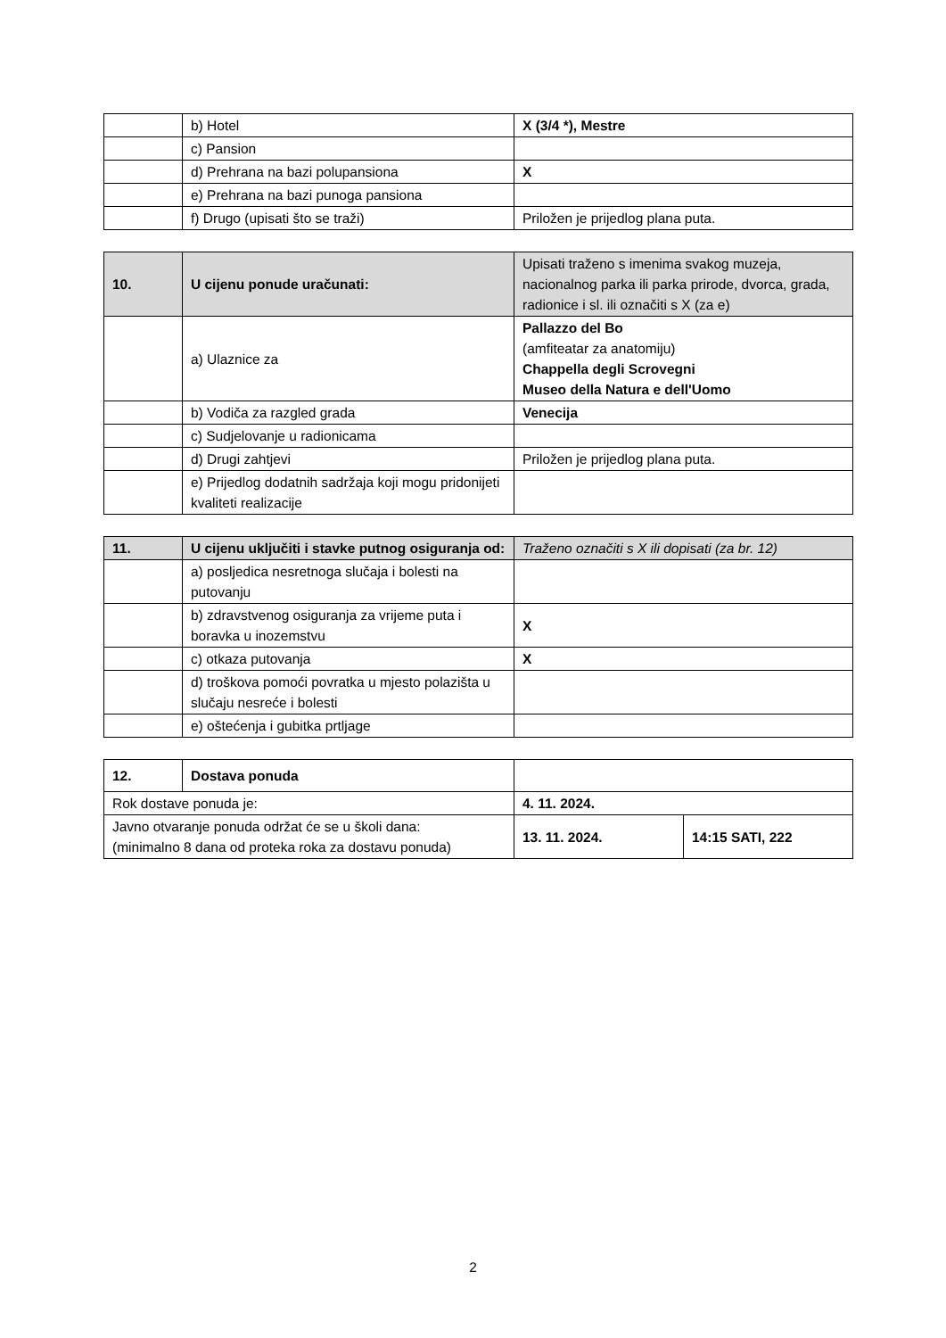| | b) Hotel | X (3/4 *), Mestre |
| | c) Pansion | |
| | d) Prehrana na bazi polupansiona | X |
| | e) Prehrana na bazi punoga pansiona | |
| | f) Drugo (upisati što se traži) | Priložen je prijedlog plana puta. |
| 10. | U cijenu ponude uračunati: | Upisati traženo s imenima svakog muzeja, nacionalnog parka ili parka prirode, dvorca, grada, radionice i sl. ili označiti s X (za e) |
| | a) Ulaznice za | Pallazzo del Bo (amfiteatar za anatomiju) Chappella degli Scrovegni Museo della Natura e dell'Uomo |
| | b) Vodiča za razgled grada | Venecija |
| | c) Sudjelovanje u radionicama | |
| | d) Drugi zahtjevi | Priložen je prijedlog plana puta. |
| | e) Prijedlog dodatnih sadržaja koji mogu pridonijeti kvaliteti realizacije | |
| 11. | U cijenu uključiti i stavke putnog osiguranja od: | Traženo označiti s X ili dopisati (za br. 12) |
| | a) posljedica nesretnoga slučaja i bolesti na putovanju | |
| | b) zdravstvenog osiguranja za vrijeme puta i boravka u inozemstvu | X |
| | c) otkaza putovanja | X |
| | d) troškova pomoći povratka u mjesto polazišta u slučaju nesreće i bolesti | |
| | e) oštećenja i gubitka prtljage | |
| 12. | Dostava ponuda | | |
| Rok dostave ponuda je: | | 4. 11. 2024. | |
| Javno otvaranje ponuda održat će se u školi dana: (minimalno 8 dana od proteka roka za dostavu ponuda) | | 13. 11. 2024. | 14:15 SATI, 222 |
2